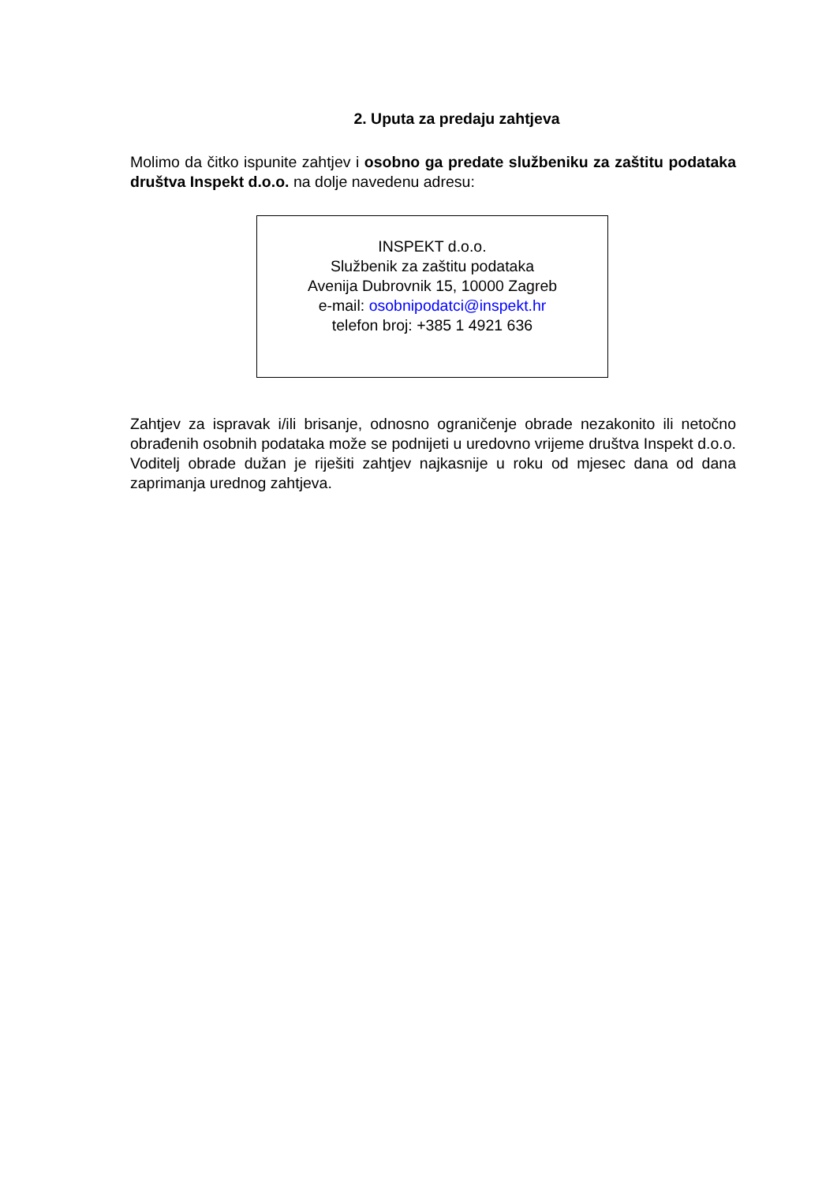2. Uputa za predaju zahtjeva
Molimo da čitko ispunite zahtjev i osobno ga predate službeniku za zaštitu podataka društva Inspekt d.o.o. na dolje navedenu adresu:
INSPEKT d.o.o.
Službenik za zaštitu podataka
Avenija Dubrovnik 15, 10000 Zagreb
e-mail: osobnipodatci@inspekt.hr
telefon broj: +385 1 4921 636
Zahtjev za ispravak i/ili brisanje, odnosno ograničenje obrade nezakonito ili netočno obrađenih osobnih podataka može se podnijeti u uredovno vrijeme društva Inspekt d.o.o. Voditelj obrade dužan je riješiti zahtjev najkasnije u roku od mjesec dana od dana zaprimanja urednog zahtjeva.